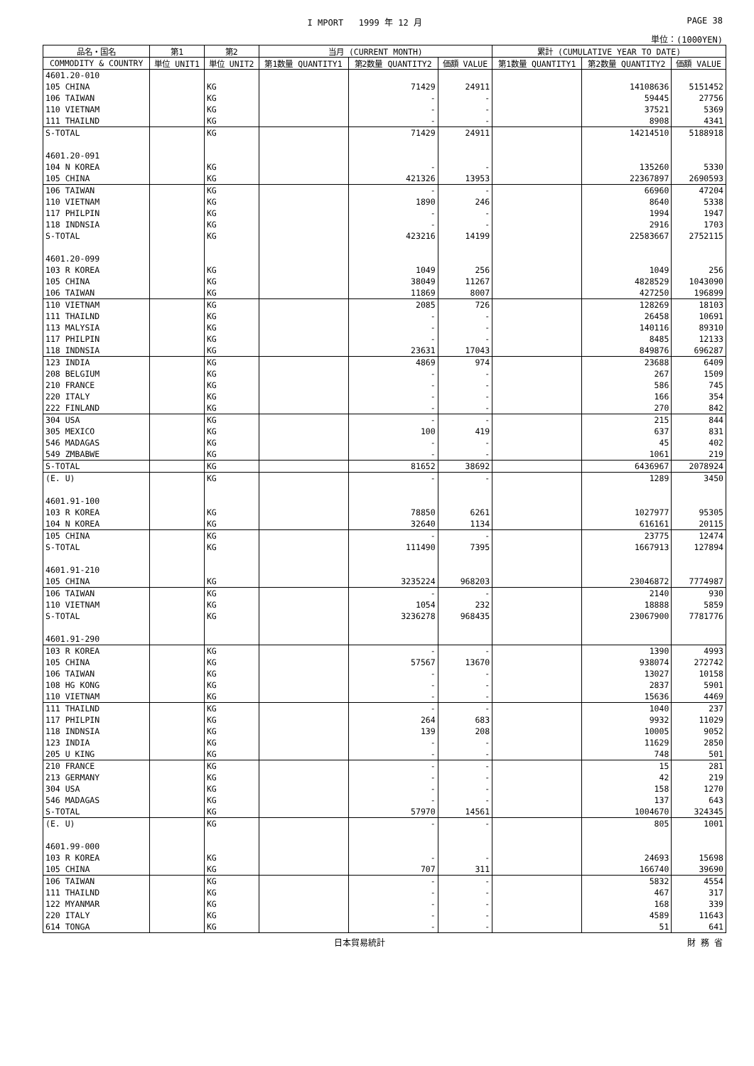I MPORT 1999 年 12 月 PAGE 38
単位：(1000YEN)
| 品名・国名 | 第1 | 第2 | 当月 (CURRENT MONTH) | | | 累計 (CUMULATIVE YEAR TO DATE) | | |
| --- | --- | --- | --- | --- | --- | --- | --- | --- |
| COMMODITY & COUNTRY | 単位 UNIT1 | 単位 UNIT2 | 第1数量 QUANTITY1 | 第2数量 QUANTITY2 | 価額 VALUE | 第1数量 QUANTITY1 | 第2数量 QUANTITY2 | 価額 VALUE |
| 4601.20-010 | | | | | | | | |
| 105 CHINA | | KG | | 71429 | 24911 | | 14108636 | 5151452 |
| 106 TAIWAN | | KG | | - | - | | 59445 | 27756 |
| 110 VIETNAM | | KG | | - | - | | 37521 | 5369 |
| 111 THAILND | | KG | | - | - | | 8908 | 4341 |
| S-TOTAL | | KG | | 71429 | 24911 | | 14214510 | 5188918 |
| 4601.20-091 | | | | | | | | |
| 104 N KOREA | | KG | | - | - | | 135260 | 5330 |
| 105 CHINA | | KG | | 421326 | 13953 | | 22367897 | 2690593 |
| 106 TAIWAN | | KG | | - | - | | 66960 | 47204 |
| 110 VIETNAM | | KG | | 1890 | 246 | | 8640 | 5338 |
| 117 PHILPIN | | KG | | - | - | | 1994 | 1947 |
| 118 INDNSIA | | KG | | - | - | | 2916 | 1703 |
| S-TOTAL | | KG | | 423216 | 14199 | | 22583667 | 2752115 |
| 4601.20-099 | | | | | | | | |
| 103 R KOREA | | KG | | 1049 | 256 | | 1049 | 256 |
| 105 CHINA | | KG | | 38049 | 11267 | | 4828529 | 1043090 |
| 106 TAIWAN | | KG | | 11869 | 8007 | | 427250 | 196899 |
| 110 VIETNAM | | KG | | 2085 | 726 | | 128269 | 18103 |
| 111 THAILND | | KG | | - | - | | 26458 | 10691 |
| 113 MALYSIA | | KG | | - | - | | 140116 | 89310 |
| 117 PHILPIN | | KG | | - | - | | 8485 | 12133 |
| 118 INDNSIA | | KG | | 23631 | 17043 | | 849876 | 696287 |
| 123 INDIA | | KG | | 4869 | 974 | | 23688 | 6409 |
| 208 BELGIUM | | KG | | - | - | | 267 | 1509 |
| 210 FRANCE | | KG | | - | - | | 586 | 745 |
| 220 ITALY | | KG | | - | - | | 166 | 354 |
| 222 FINLAND | | KG | | - | - | | 270 | 842 |
| 304 USA | | KG | | - | - | | 215 | 844 |
| 305 MEXICO | | KG | | 100 | 419 | | 637 | 831 |
| 546 MADAGAS | | KG | | - | - | | 45 | 402 |
| 549 ZMBABWE | | KG | | - | - | | 1061 | 219 |
| S-TOTAL | | KG | | 81652 | 38692 | | 6436967 | 2078924 |
| (E. U) | | KG | | - | - | | 1289 | 3450 |
| 4601.91-100 | | | | | | | | |
| 103 R KOREA | | KG | | 78850 | 6261 | | 1027977 | 95305 |
| 104 N KOREA | | KG | | 32640 | 1134 | | 616161 | 20115 |
| 105 CHINA | | KG | | - | - | | 23775 | 12474 |
| S-TOTAL | | KG | | 111490 | 7395 | | 1667913 | 127894 |
| 4601.91-210 | | | | | | | | |
| 105 CHINA | | KG | | 3235224 | 968203 | | 23046872 | 7774987 |
| 106 TAIWAN | | KG | | - | - | | 2140 | 930 |
| 110 VIETNAM | | KG | | 1054 | 232 | | 18888 | 5859 |
| S-TOTAL | | KG | | 3236278 | 968435 | | 23067900 | 7781776 |
| 4601.91-290 | | | | | | | | |
| 103 R KOREA | | KG | | - | - | | 1390 | 4993 |
| 105 CHINA | | KG | | 57567 | 13670 | | 938074 | 272742 |
| 106 TAIWAN | | KG | | - | - | | 13027 | 10158 |
| 108 HG KONG | | KG | | - | - | | 2837 | 5901 |
| 110 VIETNAM | | KG | | - | - | | 15636 | 4469 |
| 111 THAILND | | KG | | - | - | | 1040 | 237 |
| 117 PHILPIN | | KG | | 264 | 683 | | 9932 | 11029 |
| 118 INDNSIA | | KG | | 139 | 208 | | 10005 | 9052 |
| 123 INDIA | | KG | | - | - | | 11629 | 2850 |
| 205 U KING | | KG | | - | - | | 748 | 501 |
| 210 FRANCE | | KG | | - | - | | 15 | 281 |
| 213 GERMANY | | KG | | - | - | | 42 | 219 |
| 304 USA | | KG | | - | - | | 158 | 1270 |
| 546 MADAGAS | | KG | | - | - | | 137 | 643 |
| S-TOTAL | | KG | | 57970 | 14561 | | 1004670 | 324345 |
| (E. U) | | KG | | - | - | | 805 | 1001 |
| 4601.99-000 | | | | | | | | |
| 103 R KOREA | | KG | | - | - | | 24693 | 15698 |
| 105 CHINA | | KG | | 707 | 311 | | 166740 | 39690 |
| 106 TAIWAN | | KG | | - | - | | 5832 | 4554 |
| 111 THAILND | | KG | | - | - | | 467 | 317 |
| 122 MYANMAR | | KG | | - | - | | 168 | 339 |
| 220 ITALY | | KG | | - | - | | 4589 | 11643 |
| 614 TONGA | | KG | | - | - | | 51 | 641 |
日本貿易統計 財 務 省